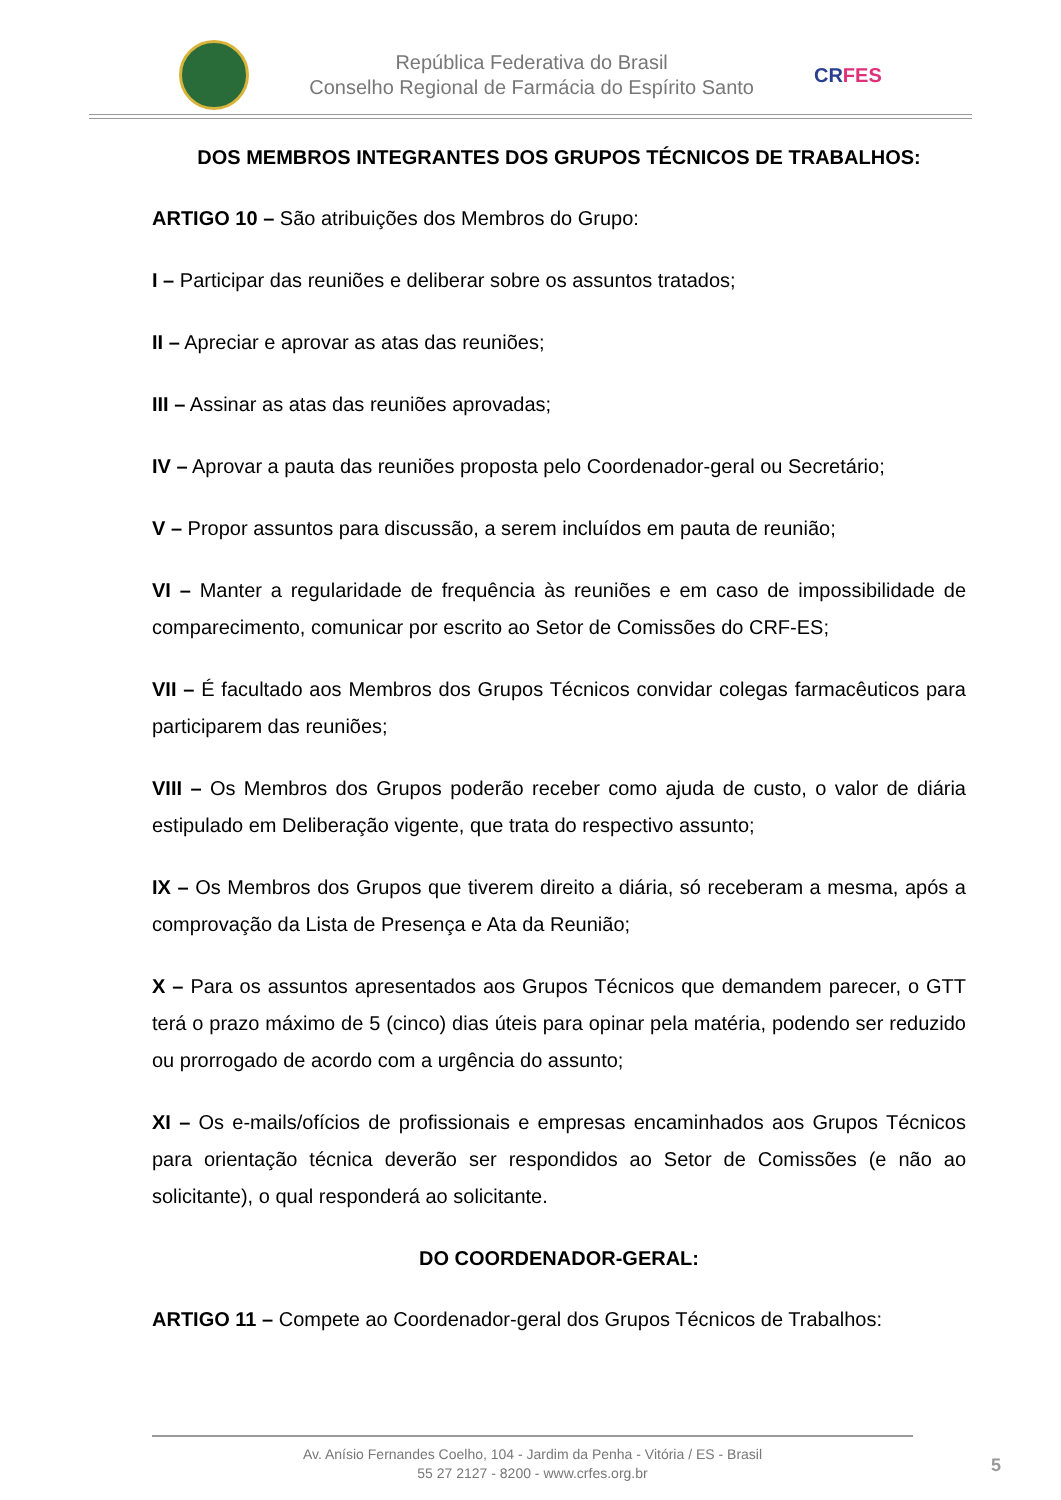República Federativa do Brasil
Conselho Regional de Farmácia do Espírito Santo
CRFES
DOS MEMBROS INTEGRANTES DOS GRUPOS TÉCNICOS DE TRABALHOS:
ARTIGO 10 – São atribuições dos Membros do Grupo:
I – Participar das reuniões e deliberar sobre os assuntos tratados;
II – Apreciar e aprovar as atas das reuniões;
III – Assinar as atas das reuniões aprovadas;
IV – Aprovar a pauta das reuniões proposta pelo Coordenador-geral ou Secretário;
V – Propor assuntos para discussão, a serem incluídos em pauta de reunião;
VI – Manter a regularidade de frequência às reuniões e em caso de impossibilidade de comparecimento, comunicar por escrito ao Setor de Comissões do CRF-ES;
VII – É facultado aos Membros dos Grupos Técnicos convidar colegas farmacêuticos para participarem das reuniões;
VIII – Os Membros dos Grupos poderão receber como ajuda de custo, o valor de diária estipulado em Deliberação vigente, que trata do respectivo assunto;
IX – Os Membros dos Grupos que tiverem direito a diária, só receberam a mesma, após a comprovação da Lista de Presença e Ata da Reunião;
X – Para os assuntos apresentados aos Grupos Técnicos que demandem parecer, o GTT terá o prazo máximo de 5 (cinco) dias úteis para opinar pela matéria, podendo ser reduzido ou prorrogado de acordo com a urgência do assunto;
XI – Os e-mails/ofícios de profissionais e empresas encaminhados aos Grupos Técnicos para orientação técnica deverão ser respondidos ao Setor de Comissões (e não ao solicitante), o qual responderá ao solicitante.
DO COORDENADOR-GERAL:
ARTIGO 11 – Compete ao Coordenador-geral dos Grupos Técnicos de Trabalhos:
Av. Anísio Fernandes Coelho, 104 - Jardim da Penha - Vitória / ES - Brasil
55 27 2127 - 8200 - www.crfes.org.br
5